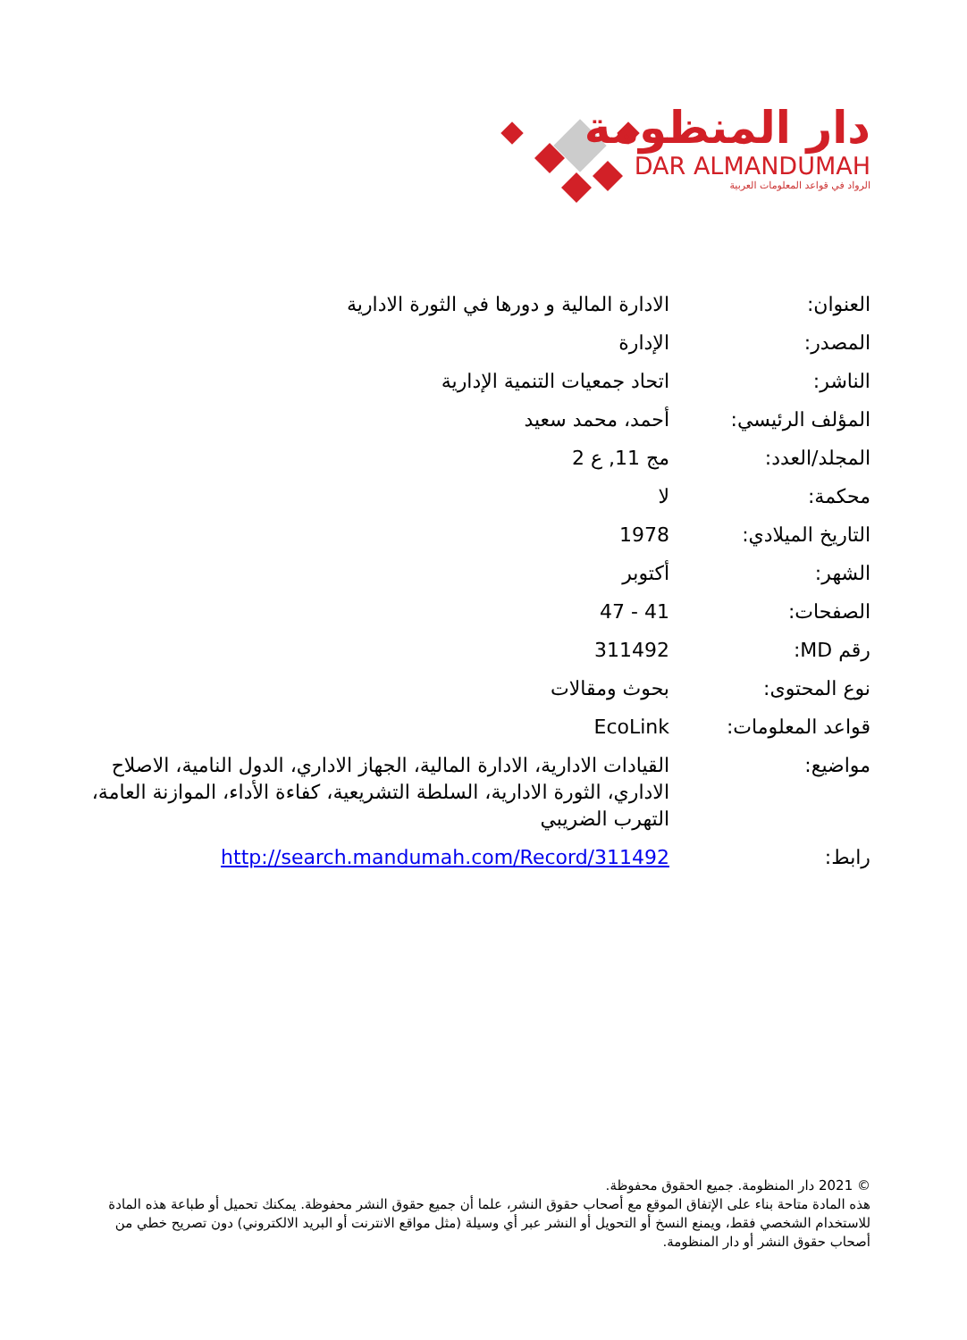دار المنظومة
DAR ALMANDUMAH
الرواد في قواعد المعلومات العربية
| العنوان: | الادارة المالية و دورها في الثورة الادارية |
| المصدر: | الإدارة |
| الناشر: | اتحاد جمعيات التنمية الإدارية |
| المؤلف الرئيسي: | أحمد، محمد سعيد |
| المجلد/العدد: | مج 11, ع 2 |
| محكمة: | لا |
| التاريخ الميلادي: | 1978 |
| الشهر: | أكتوبر |
| الصفحات: | 41 - 47 |
| رقم MD: | 311492 |
| نوع المحتوى: | بحوث ومقالات |
| قواعد المعلومات: | EcoLink |
| مواضيع: | القيادات الادارية، الادارة المالية، الجهاز الاداري، الدول النامية، الاصلاح الاداري، الثورة الادارية، السلطة التشريعية، كفاءة الأداء، الموازنة العامة، التهرب الضريبي |
| رابط: | http://search.mandumah.com/Record/311492 |
© 2021 دار المنظومة. جميع الحقوق محفوظة.
هذه المادة متاحة بناء على الإتفاق الموقع مع أصحاب حقوق النشر، علما أن جميع حقوق النشر محفوظة. يمكنك تحميل أو طباعة هذه المادة للاستخدام الشخصي فقط، ويمنع النسخ أو التحويل أو النشر عبر أي وسيلة (مثل مواقع الانترنت أو البريد الالكتروني) دون تصريح خطي من أصحاب حقوق النشر أو دار المنظومة.